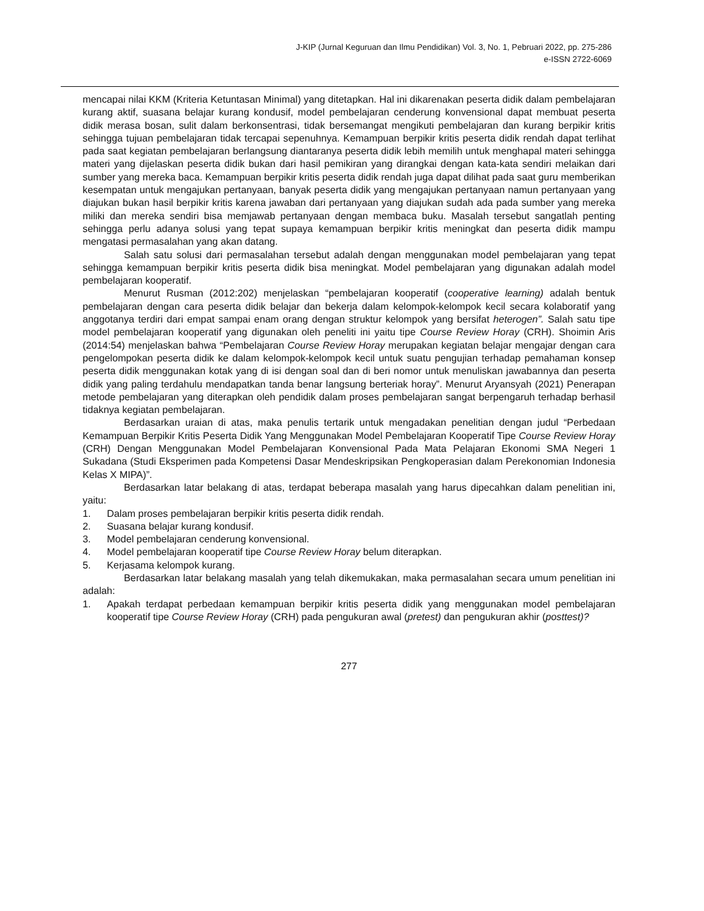J-KIP (Jurnal Keguruan dan Ilmu Pendidikan) Vol. 3, No. 1, Pebruari 2022, pp. 275-286
e-ISSN 2722-6069
mencapai nilai KKM (Kriteria Ketuntasan Minimal) yang ditetapkan. Hal ini dikarenakan peserta didik dalam pembelajaran kurang aktif, suasana belajar kurang kondusif, model pembelajaran cenderung konvensional dapat membuat peserta didik merasa bosan, sulit dalam berkonsentrasi, tidak bersemangat mengikuti pembelajaran dan kurang berpikir kritis sehingga tujuan pembelajaran tidak tercapai sepenuhnya. Kemampuan berpikir kritis peserta didik rendah dapat terlihat pada saat kegiatan pembelajaran berlangsung diantaranya peserta didik lebih memilih untuk menghapal materi sehingga materi yang dijelaskan peserta didik bukan dari hasil pemikiran yang dirangkai dengan kata-kata sendiri melaikan dari sumber yang mereka baca. Kemampuan berpikir kritis peserta didik rendah juga dapat dilihat pada saat guru memberikan kesempatan untuk mengajukan pertanyaan, banyak peserta didik yang mengajukan pertanyaan namun pertanyaan yang diajukan bukan hasil berpikir kritis karena jawaban dari pertanyaan yang diajukan sudah ada pada sumber yang mereka miliki dan mereka sendiri bisa memjawab pertanyaan dengan membaca buku. Masalah tersebut sangatlah penting sehingga perlu adanya solusi yang tepat supaya kemampuan berpikir kritis meningkat dan peserta didik mampu mengatasi permasalahan yang akan datang.
Salah satu solusi dari permasalahan tersebut adalah dengan menggunakan model pembelajaran yang tepat sehingga kemampuan berpikir kritis peserta didik bisa meningkat. Model pembelajaran yang digunakan adalah model pembelajaran kooperatif.
Menurut Rusman (2012:202) menjelaskan “pembelajaran kooperatif (cooperative learning) adalah bentuk pembelajaran dengan cara peserta didik belajar dan bekerja dalam kelompok-kelompok kecil secara kolaboratif yang anggotanya terdiri dari empat sampai enam orang dengan struktur kelompok yang bersifat heterogen”. Salah satu tipe model pembelajaran kooperatif yang digunakan oleh peneliti ini yaitu tipe Course Review Horay (CRH). Shoimin Aris (2014:54) menjelaskan bahwa “Pembelajaran Course Review Horay merupakan kegiatan belajar mengajar dengan cara pengelompokan peserta didik ke dalam kelompok-kelompok kecil untuk suatu pengujian terhadap pemahaman konsep peserta didik menggunakan kotak yang di isi dengan soal dan di beri nomor untuk menuliskan jawabannya dan peserta didik yang paling terdahulu mendapatkan tanda benar langsung berteriak horay”. Menurut Aryansyah (2021) Penerapan metode pembelajaran yang diterapkan oleh pendidik dalam proses pembelajaran sangat berpengaruh terhadap berhasil tidaknya kegiatan pembelajaran.
Berdasarkan uraian di atas, maka penulis tertarik untuk mengadakan penelitian dengan judul “Perbedaan Kemampuan Berpikir Kritis Peserta Didik Yang Menggunakan Model Pembelajaran Kooperatif Tipe Course Review Horay (CRH) Dengan Menggunakan Model Pembelajaran Konvensional Pada Mata Pelajaran Ekonomi SMA Negeri 1 Sukadana (Studi Eksperimen pada Kompetensi Dasar Mendeskripsikan Pengkoperasian dalam Perekonomian Indonesia Kelas X MIPA)”.
Berdasarkan latar belakang di atas, terdapat beberapa masalah yang harus dipecahkan dalam penelitian ini, yaitu:
1. Dalam proses pembelajaran berpikir kritis peserta didik rendah.
2. Suasana belajar kurang kondusif.
3. Model pembelajaran cenderung konvensional.
4. Model pembelajaran kooperatif tipe Course Review Horay belum diterapkan.
5. Kerjasama kelompok kurang.
Berdasarkan latar belakang masalah yang telah dikemukakan, maka permasalahan secara umum penelitian ini adalah:
1. Apakah terdapat perbedaan kemampuan berpikir kritis peserta didik yang menggunakan model pembelajaran kooperatif tipe Course Review Horay (CRH) pada pengukuran awal (pretest) dan pengukuran akhir (posttest)?
277